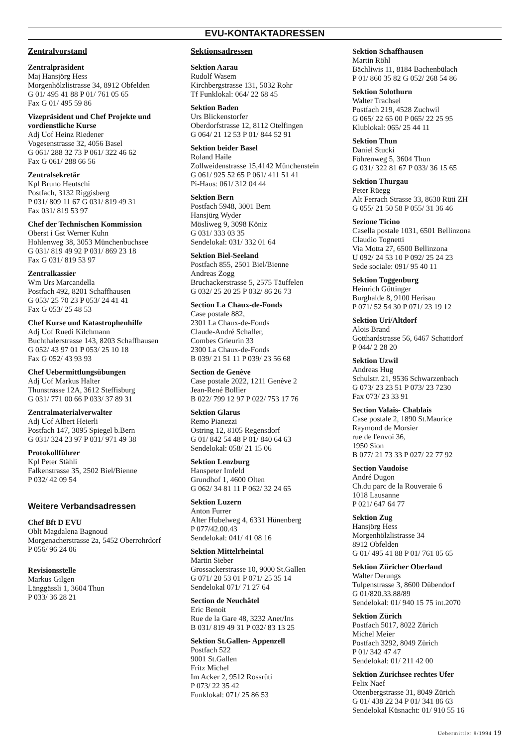EVU-KONTAKTADRESSEN
Zentralvorstand
Zentralpräsident
Maj Hansjörg Hess
Morgenhölzlistrasse 34, 8912 Obfelden
G 01/ 495 41 88 P 01/ 761 05 65
Fax G 01/ 495 59 86
Vizepräsident und Chef Projekte und vordienstliche Kurse
Adj Uof Heinz Riedener
Vogesenstrasse 32, 4056 Basel
G 061/ 288 32 73 P 061/ 322 46 62
Fax G 061/ 288 66 56
Zentralsekretär
Kpl Bruno Heutschi
Postfach, 3132 Riggisberg
P 031/ 809 11 67 G 031/ 819 49 31
Fax 031/ 819 53 97
Chef der Technischen Kommission
Oberst i Gst Werner Kuhn
Hohlenweg 38, 3053 Münchenbuchsee
G 031/ 819 49 92 P 031/ 869 23 18
Fax G 031/ 819 53 97
Zentralkassier
Wm Urs Marcandella
Postfach 492, 8201 Schaffhausen
G 053/ 25 70 23 P 053/ 24 41 41
Fax G 053/ 25 48 53
Chef Kurse und Katastrophenhilfe
Adj Uof Ruedi Kilchmann
Buchthalerstrasse 143, 8203 Schaffhausen
G 052/ 43 97 01 P 053/ 25 10 18
Fax G 052/ 43 93 93
Chef Uebermittlungsübungen
Adj Uof Markus Halter
Thunstrasse 12A, 3612 Steffisburg
G 031/ 771 00 66 P 033/ 37 89 31
Zentralmaterialverwalter
Adj Uof Albert Heierli
Postfach 147, 3095 Spiegel b.Bern
G 031/ 324 23 97 P 031/ 971 49 38
Protokollführer
Kpl Peter Stähli
Falkenstrasse 35, 2502 Biel/Bienne
P 032/ 42 09 54
Weitere Verbandsadressen
Chef Bft D EVU
Oblt Magdalena Bagnoud
Morgenacherstrasse 2a, 5452 Oberrohrdorf
P 056/ 96 24 06
Revisionsstelle
Markus Gilgen
Länggässli 1, 3604 Thun
P 033/ 36 28 21
Sektionsadressen
Sektion Aarau
Rudolf Wasem
Kirchbergstrasse 131, 5032 Rohr
Tf Funklokal: 064/ 22 68 45
Sektion Baden
Urs Blickenstorfer
Oberdorfstrasse 12, 8112 Otelfingen
G 064/ 21 12 53 P 01/ 844 52 91
Sektion beider Basel
Roland Haile
Zollweidenstrasse 15,4142 Münchenstein
G 061/ 925 52 65 P 061/ 411 51 41
Pi-Haus: 061/ 312 04 44
Sektion Bern
Postfach 5948, 3001 Bern
Hansjürg Wyder
Mösliweg 9, 3098 Köniz
G 031/ 333 03 35
Sendelokal: 031/ 332 01 64
Sektion Biel-Seeland
Postfach 855, 2501 Biel/Bienne
Andreas Zogg
Bruchackerstrasse 5, 2575 Täuffelen
G 032/ 25 20 25 P 032/ 86 26 73
Section La Chaux-de-Fonds
Case postale 882,
2301 La Chaux-de-Fonds
Claude-André Schaller,
Combes Grieurin 33
2300 La Chaux-de-Fonds
B 039/ 21 51 11 P 039/ 23 56 68
Section de Genève
Case postale 2022, 1211 Genève 2
Jean-René Bollier
B 022/ 799 12 97 P 022/ 753 17 76
Sektion Glarus
Remo Pianezzi
Ostring 12, 8105 Regensdorf
G 01/ 842 54 48 P 01/ 840 64 63
Sendelokal: 058/ 21 15 06
Sektion Lenzburg
Hanspeter Imfeld
Grundhof 1, 4600 Olten
G 062/ 34 81 11 P 062/ 32 24 65
Sektion Luzern
Anton Furrer
Alter Hubelweg 4, 6331 Hünenberg
P 077/42.00.43
Sendelokal: 041/ 41 08 16
Sektion Mittelrheintal
Martin Sieber
Grossackerstrasse 10, 9000 St.Gallen
G 071/ 20 53 01 P 071/ 25 35 14
Sendelokal 071/ 71 27 64
Section de Neuchâtel
Eric Benoit
Rue de la Gare 48, 3232 Anet/Ins
B 031/ 819 49 31 P 032/ 83 13 25
Sektion St.Gallen- Appenzell
Postfach 522
9001 St.Gallen
Fritz Michel
Im Acker 2, 9512 Rossrüti
P 073/ 22 35 42
Funklokal: 071/ 25 86 53
Sektion Schaffhausen
Martin Röhl
Bächliwis 11, 8184 Bachenbülach
P 01/ 860 35 82 G 052/ 268 54 86
Sektion Solothurn
Walter Trachsel
Postfach 219, 4528 Zuchwil
G 065/ 22 65 00 P 065/ 22 25 95
Klublokal: 065/ 25 44 11
Sektion Thun
Daniel Stucki
Föhrenweg 5, 3604 Thun
G 031/ 322 81 67 P 033/ 36 15 65
Sektion Thurgau
Peter Rüegg
Alt Ferrach Strasse 33, 8630 Rüti ZH
G 055/ 21 50 58 P 055/ 31 36 46
Sezione Ticino
Casella postale 1031, 6501 Bellinzona
Claudio Tognetti
Via Motta 27, 6500 Bellinzona
U 092/ 24 53 10 P 092/ 25 24 23
Sede sociale: 091/ 95 40 11
Sektion Toggenburg
Heinrich Güttinger
Burghalde 8, 9100 Herisau
P 071/ 52 54 30 P 071/ 23 19 12
Sektion Uri/Altdorf
Alois Brand
Gotthardstrasse 56, 6467 Schattdorf
P 044/ 2 28 20
Sektion Uzwil
Andreas Hug
Schulstr. 21, 9536 Schwarzenbach
G 073/ 23 23 51 P 073/ 23 7230
Fax 073/ 23 33 91
Section Valais- Chablais
Case postale 2, 1890 St.Maurice
Raymond de Morsier
rue de l'envoi 36,
1950 Sion
B 077/ 21 73 33 P 027/ 22 77 92
Section Vaudoise
André Dugon
Ch.du parc de la Rouveraie 6
1018 Lausanne
P 021/ 647 64 77
Sektion Zug
Hansjörg Hess
Morgenhölzlistrasse 34
8912 Obfelden
G 01/ 495 41 88 P 01/ 761 05 65
Sektion Züricher Oberland
Walter Derungs
Tulpenstrasse 3, 8600 Dübendorf
G 01/820.33.88/89
Sendelokal: 01/ 940 15 75 int.2070
Sektion Zürich
Postfach 5017, 8022 Zürich
Michel Meier
Postfach 3292, 8049 Zürich
P 01/ 342 47 47
Sendelokal: 01/ 211 42 00
Sektion Zürichsee rechtes Ufer
Felix Naef
Ottenbergstrasse 31, 8049 Zürich
G 01/ 438 22 34 P 01/ 341 86 63
Sendelokal Küsnacht: 01/ 910 55 16
Uebermittler 8/1994 19